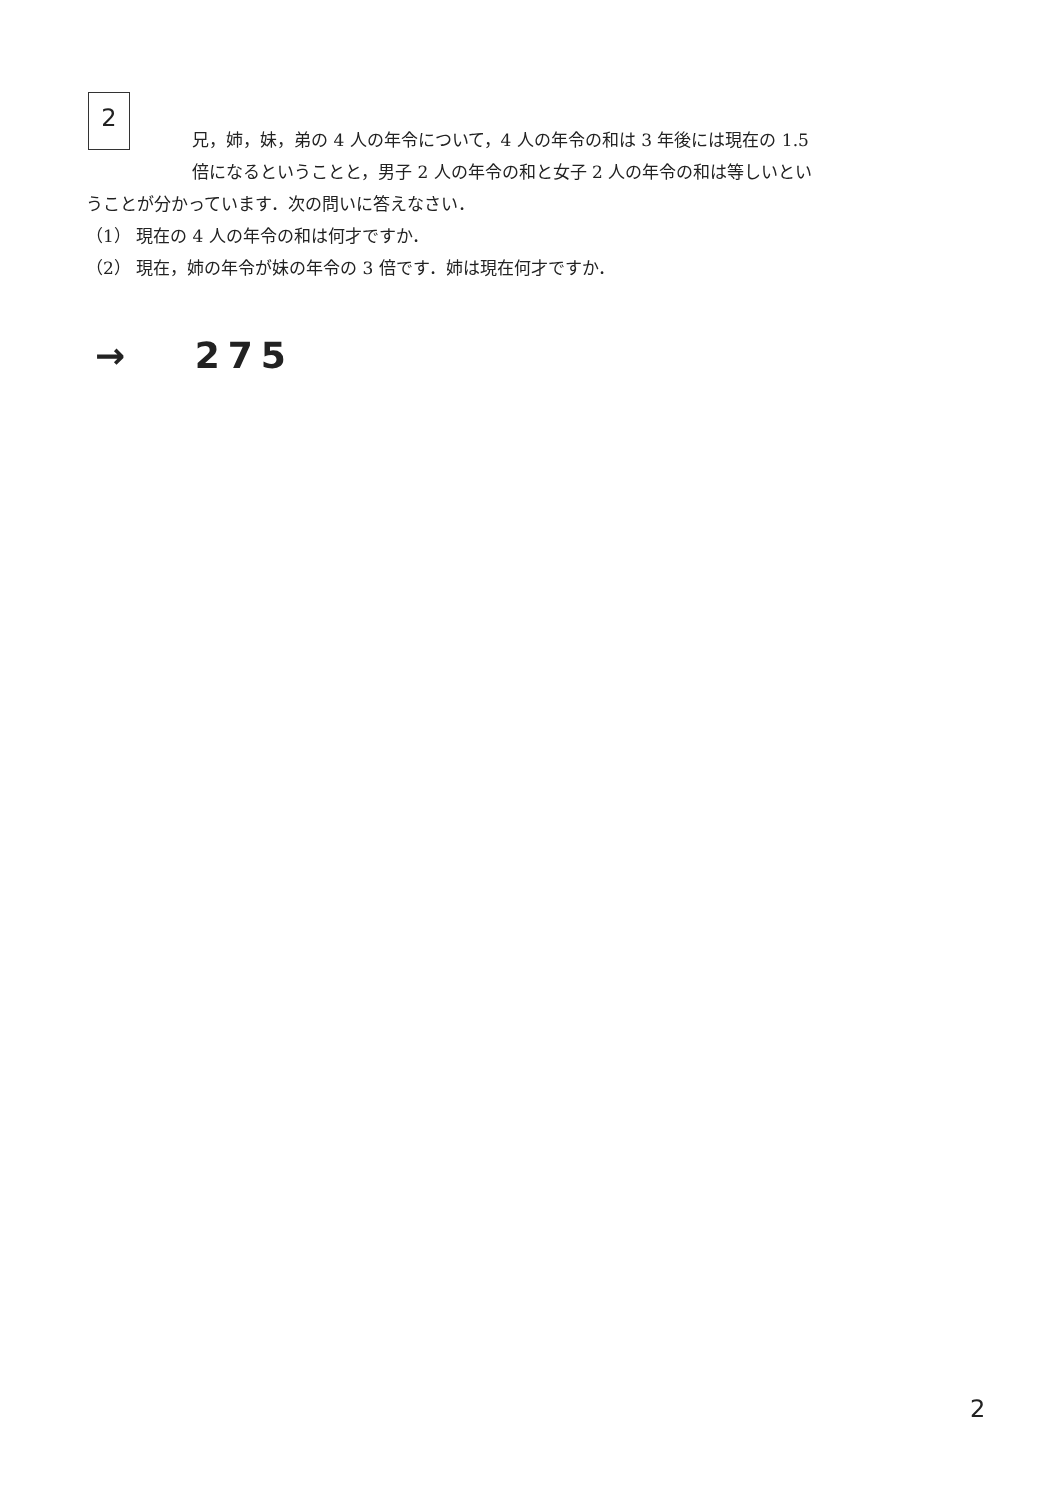2
兄，姉，妹，弟の 4 人の年令について，4 人の年令の和は 3 年後には現在の 1.5
倍になるということと，男子 2 人の年令の和と女子 2 人の年令の和は等しいとい
うことが分かっています．次の問いに答えなさい．
（1） 現在の 4 人の年令の和は何才ですか．
（2） 現在，姉の年令が妹の年令の 3 倍です．姉は現在何才ですか．
→ 275
2